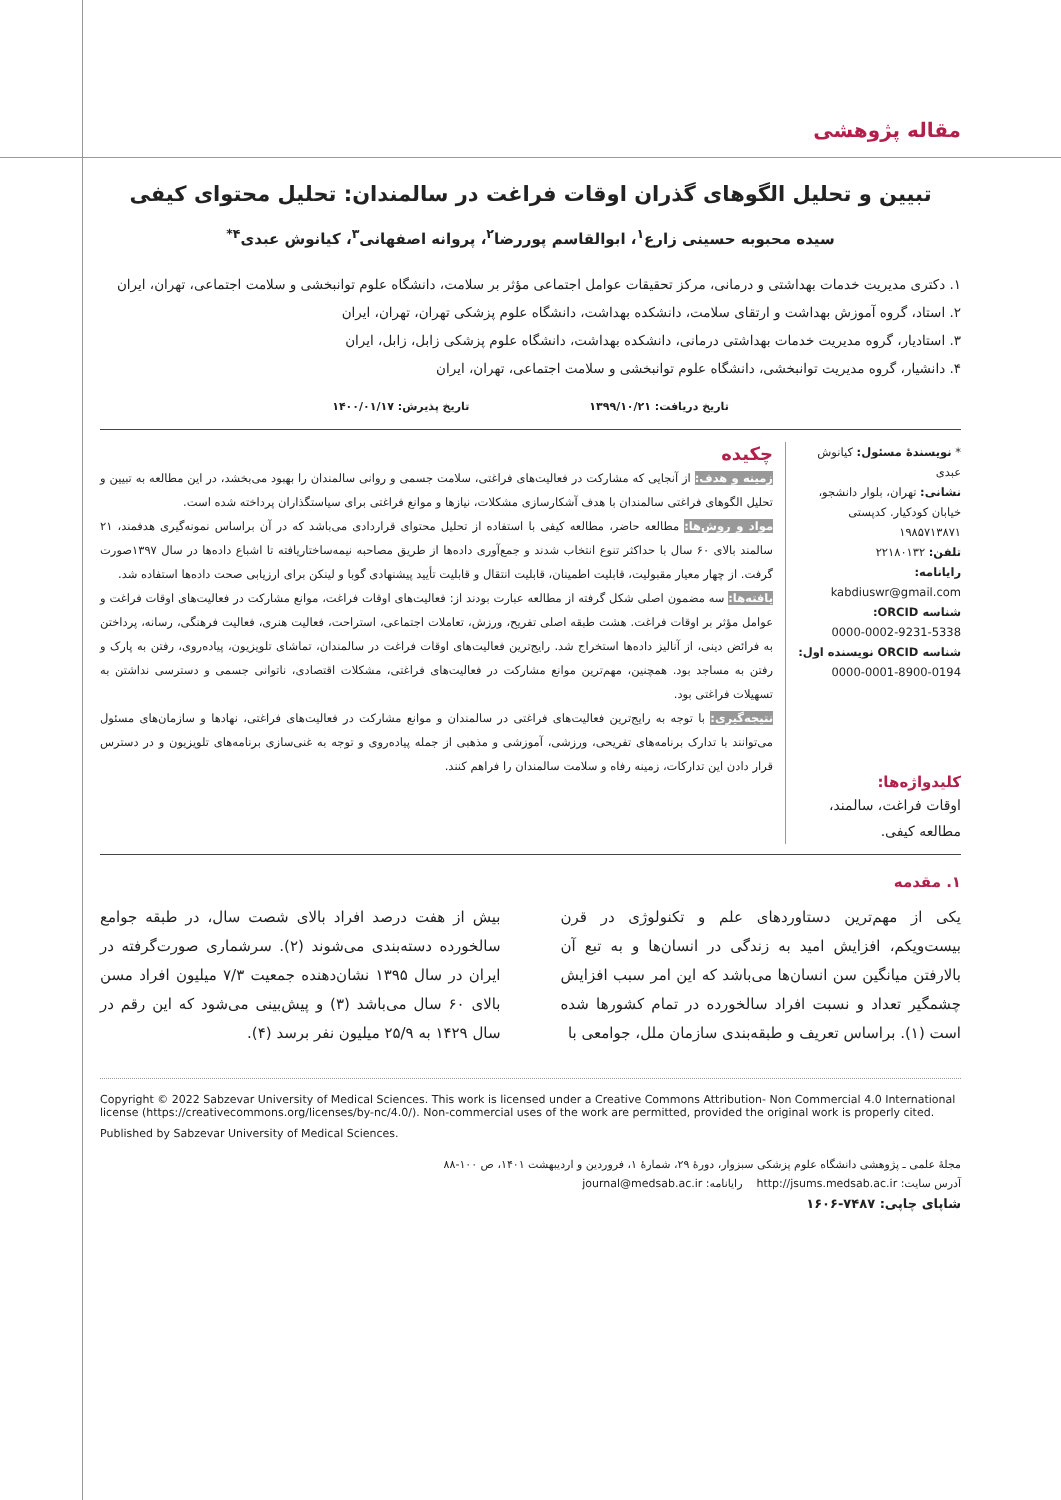مقاله پژوهشی
تبیین و تحلیل الگوهای گذران اوقات فراغت در سالمندان: تحلیل محتوای کیفی
سیده محبوبه حسینی زارع<sup>۱</sup>، ابوالقاسم پوررضا<sup>۲</sup>، پروانه اصفهانی<sup>۳</sup>، کیانوش عبدی<sup>۴*</sup>
۱. دکتری مدیریت خدمات بهداشتی و درمانی، مرکز تحقیقات عوامل اجتماعی مؤثر بر سلامت، دانشگاه علوم توانبخشی و سلامت اجتماعی، تهران، ایران
۲. استاد، گروه آموزش بهداشت و ارتقای سلامت، دانشکده بهداشت، دانشگاه علوم پزشکی تهران، تهران، ایران
۳. استادیار، گروه مدیریت خدمات بهداشتی درمانی، دانشکده بهداشت، دانشگاه علوم پزشکی زابل، زابل، ایران
۴. دانشیار، گروه مدیریت توانبخشی، دانشگاه علوم توانبخشی و سلامت اجتماعی، تهران، ایران
تاریخ دریافت: ۱۳۹۹/۱۰/۲۱ تاریخ پذیرش: ۱۴۰۰/۰۱/۱۷
* نویسندهٔ مسئول: کیانوش عبدی
نشانی: تهران، بلوار دانشجو، خیابان کودکیار. کدپستی ۱۹۸۵۷۱۳۸۷۱
تلفن: ۲۲۱۸۰۱۳۲
رایانامه:
kabdiuswr@gmail.com
شناسه ORCID:
0000-0002-9231-5338
شناسه ORCID نویسنده اول:
0000-0001-8900-0194
کلیدواژه‌ها:
اوقات فراغت، سالمند، مطالعه کیفی.
چکیده
زمینه و هدف: از آنجایی که مشارکت در فعالیت‌های فراغتی، سلامت جسمی و روانی سالمندان را بهبود می‌بخشد، در این مطالعه به تبیین و تحلیل الگوهای فراغتی سالمندان با هدف آشکارسازی مشکلات، نیازها و موانع فراغتی برای سیاستگذاران پرداخته شده است.
مواد و روش‌ها: مطالعه حاضر، مطالعه کیفی با استفاده از تحلیل محتوای قراردادی می‌باشد که در آن براساس نمونه‌گیری هدفمند، ۲۱ سالمند بالای ۶۰ سال با حداکثر تنوع انتخاب شدند و جمع‌آوری داده‌ها از طریق مصاحبه نیمه‌ساختاریافته تا اشباع داده‌ها در سال ۱۳۹۷صورت گرفت. از چهار معیار مقبولیت، قابلیت اطمینان، قابلیت انتقال و قابلیت تأیید پیشنهادی گوبا و لینکن برای ارزیابی صحت داده‌ها استفاده شد.
یافته‌ها: سه مضمون اصلی شکل گرفته از مطالعه عبارت بودند از: فعالیت‌های اوقات فراغت، موانع مشارکت در فعالیت‌های اوقات فراغت و عوامل مؤثر بر اوقات فراغت. هشت طبقه اصلی تفریح، ورزش، تعاملات اجتماعی، استراحت، فعالیت هنری، فعالیت فرهنگی، رسانه، پرداختن به فرائض دینی، از آنالیز داده‌ها استخراج شد. رایج‌ترین فعالیت‌های اوقات فراغت در سالمندان، تماشای تلویزیون، پیاده‌روی، رفتن به پارک و رفتن به مساجد بود. همچنین، مهم‌ترین موانع مشارکت در فعالیت‌های فراغتی، مشکلات اقتصادی، ناتوانی جسمی و دسترسی نداشتن به تسهیلات فراغتی بود.
نتیجه‌گیری: با توجه به رایج‌ترین فعالیت‌های فراغتی در سالمندان و موانع مشارکت در فعالیت‌های فراغتی، نهادها و سازمان‌های مسئول می‌توانند با تدارک برنامه‌های تفریحی، ورزشی، آموزشی و مذهبی از جمله پیاده‌روی و توجه به غنی‌سازی برنامه‌های تلویزیون و در دسترس قرار دادن این تدارکات، زمینه رفاه و سلامت سالمندان را فراهم کنند.
۱. مقدمه
یکی از مهم‌ترین دستاوردهای علم و تکنولوژی در قرن بیست‌ویکم، افزایش امید به زندگی در انسان‌ها و به تبع آن بالارفتن میانگین سن انسان‌ها می‌باشد که این امر سبب افزایش چشمگیر تعداد و نسبت افراد سالخورده در تمام کشورها شده است (۱). براساس تعریف و طبقه‌بندی سازمان ملل، جوامعی با
بیش از هفت درصد افراد بالای شصت سال، در طبقه جوامع سالخورده دسته‌بندی می‌شوند (۲). سرشماری صورت‌گرفته در ایران در سال ۱۳۹۵ نشان‌دهنده جمعیت ۷/۳ میلیون افراد مسن بالای ۶۰ سال می‌باشد (۳) و پیش‌بینی می‌شود که این رقم در سال ۱۴۲۹ به ۲۵/۹ میلیون نفر برسد (۴).
Copyright © 2022 Sabzevar University of Medical Sciences. This work is licensed under a Creative Commons Attribution- Non Commercial 4.0 International license (https://creativecommons.org/licenses/by-nc/4.0/). Non-commercial uses of the work are permitted, provided the original work is properly cited.
Published by Sabzevar University of Medical Sciences.
مجلهٔ علمی ـ پژوهشی دانشگاه علوم پزشکی سبزوار، دورهٔ ۲۹، شمارهٔ ۱، فروردین و اردیبهشت ۱۴۰۱، ص ۱۰۰-۸۸
آدرس سایت: http://jsums.medsab.ac.ir رایانامه: journal@medsab.ac.ir
شاپای چاپی: ۷۴۸۷-۱۶۰۶